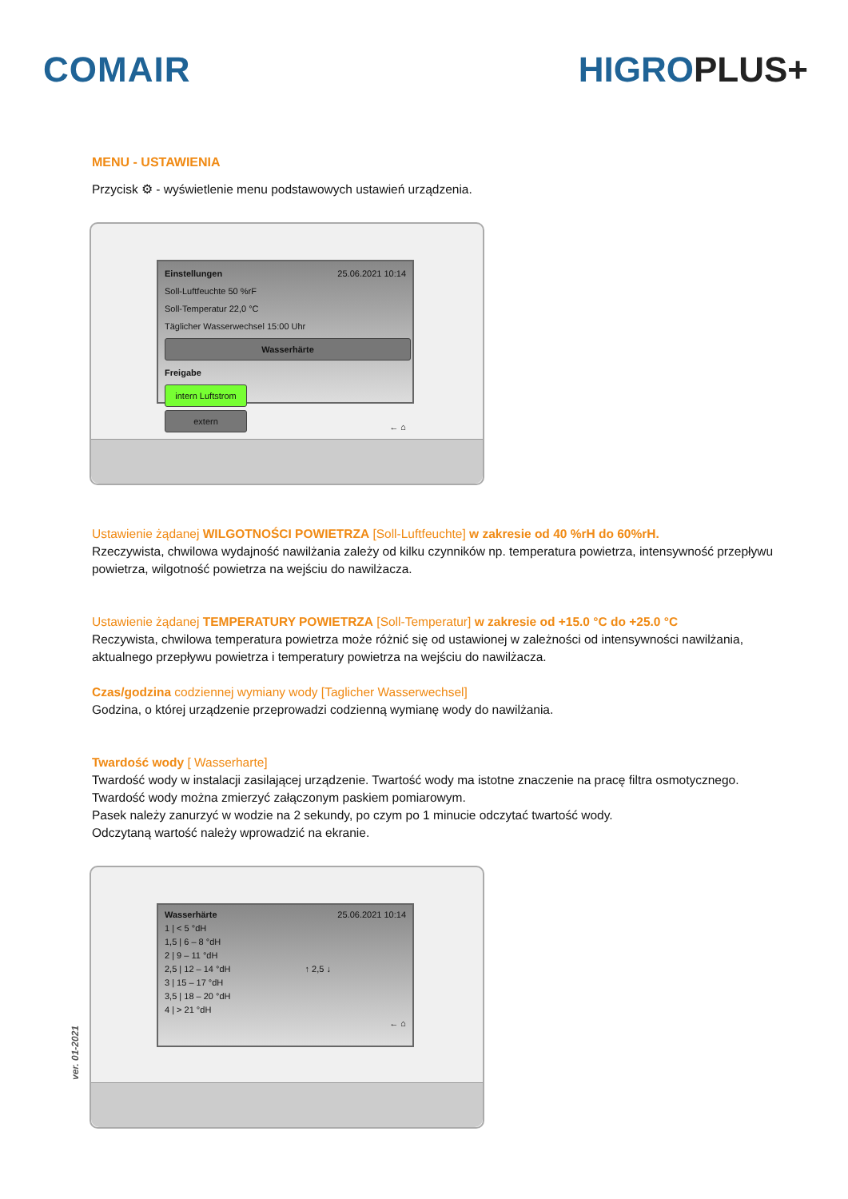COMAIR HIGROPLUS+
MENU - USTAWIENIA
Przycisk ⚙ - wyświetlenie menu podstawowych ustawień urządzenia.
Einstellungen 25.06.2021 10:14
Soll-Luftfeuchte 50 %rF
Soll-Temperatur 22,0 °C
Täglicher Wasserwechsel 15:00 Uhr
Wasserhärte
Freigabe
intern Luftstrom
extern
← ⌂
Ustawienie żądanej WILGOTNOŚCI POWIETRZA [Soll-Luftfeuchte] w zakresie od 40 %rH do 60%rH.
Rzeczywista, chwilowa wydajność nawilżania zależy od kilku czynników np. temperatura powietrza, intensywność przepływu powietrza, wilgotność powietrza na wejściu do nawilżacza.
Ustawienie żądanej TEMPERATURY POWIETRZA [Soll-Temperatur] w zakresie od +15.0 °C do +25.0 °C
Reczywista, chwilowa temperatura powietrza może różnić się od ustawionej w zależności od intensywności nawilżania, aktualnego przepływu powietrza i temperatury powietrza na wejściu do nawilżacza.
Czas/godzina codziennej wymiany wody [Taglicher Wasserwechsel]
Godzina, o której urządzenie przeprowadzi codzienną wymianę wody do nawilżania.
Twardość wody [ Wasserharte]
Twardość wody w instalacji zasilającej urządzenie. Twartość wody ma istotne znaczenie na pracę filtra osmotycznego.
Twardość wody można zmierzyć załączonym paskiem pomiarowym.
Pasek należy zanurzyć w wodzie na 2 sekundy, po czym po 1 minucie odczytać twartość wody.
Odczytaną wartość należy wprowadzić na ekranie.
Wasserhärte 25.06.2021 10:14
1 | < 5 °dH
1,5 | 6 – 8 °dH
2 | 9 – 11 °dH
2,5 | 12 – 14 °dH ↑ 2,5 ↓
3 | 15 – 17 °dH
3,5 | 18 – 20 °dH
4 | > 21 °dH
← ⌂
ver. 01-2021